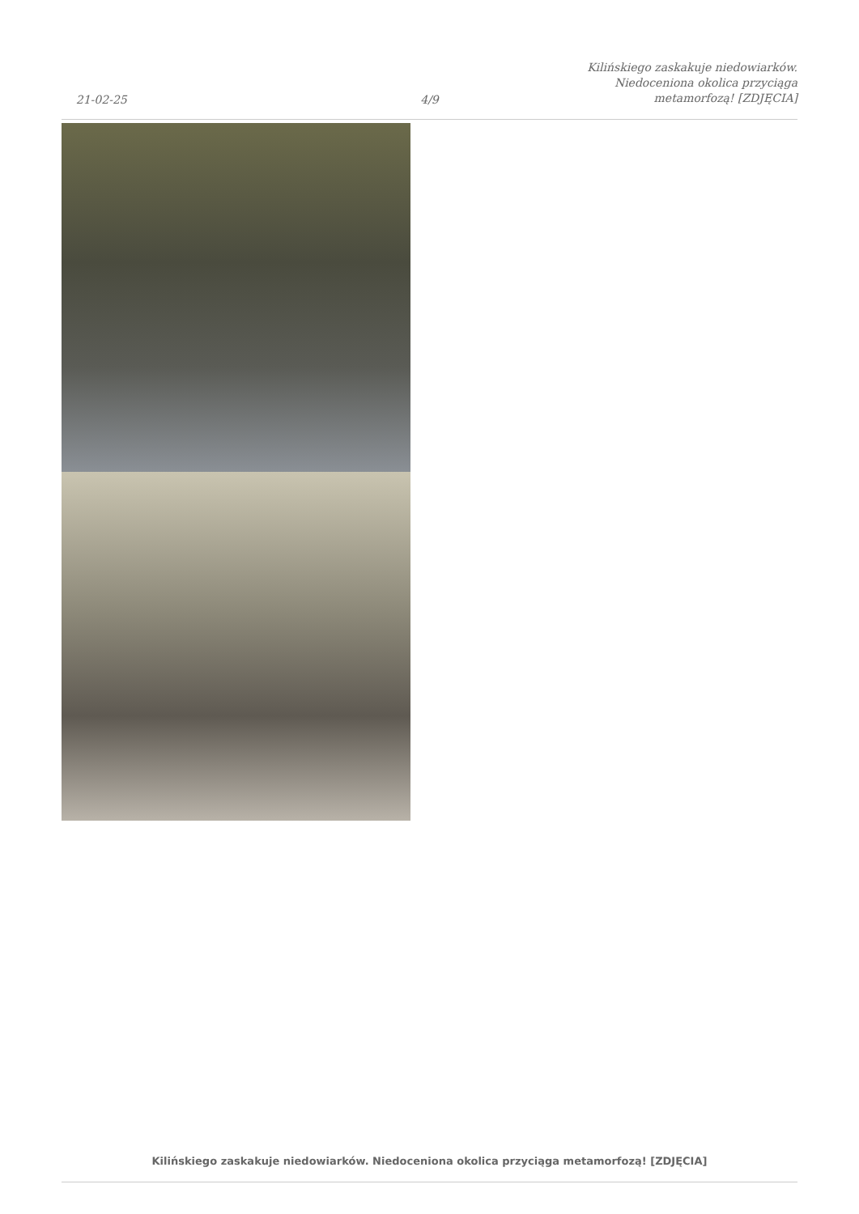21-02-25
4/9
Kilińskiego zaskakuje niedowiarków.
Niedoceniona okolica przyciąga
metamorfozą! [ZDJĘCIA]
Kilińskiego zaskakuje niedowiarków. Niedoceniona okolica przyciąga metamorfozą! [ZDJĘCIA]